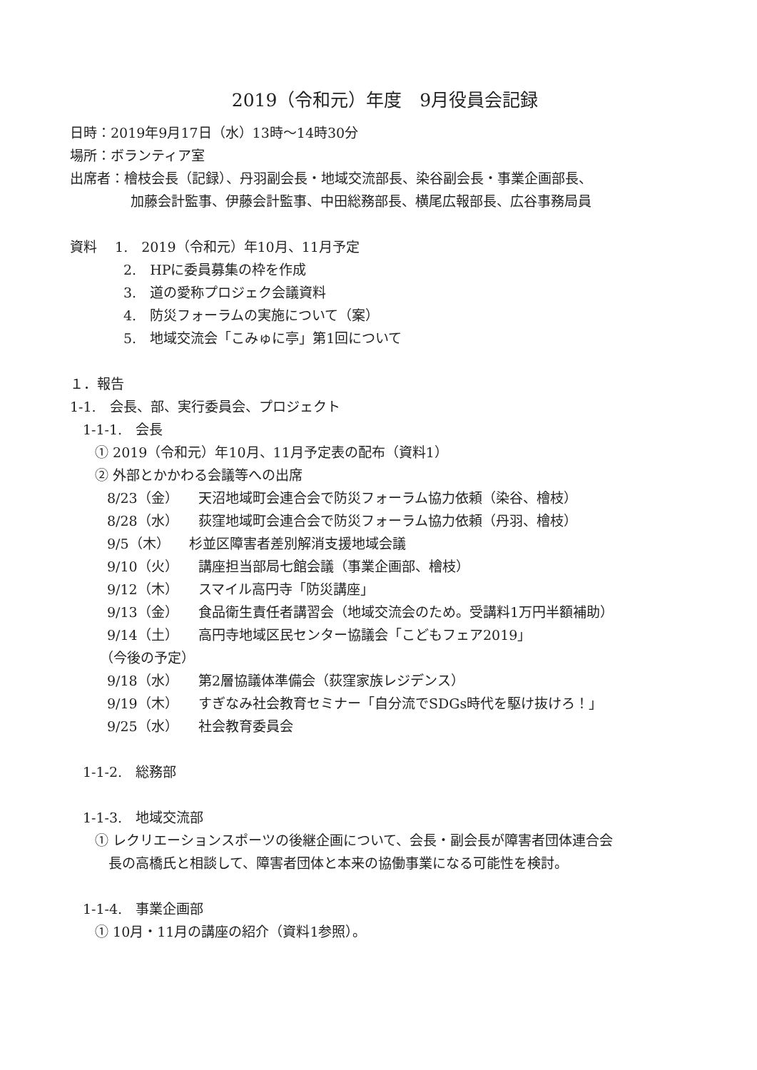2019（令和元）年度　9月役員会記録
日時：2019年9月17日（水）13時～14時30分
場所：ボランティア室
出席者：檜枝会長（記録）、丹羽副会長・地域交流部長、染谷副会長・事業企画部長、
加藤会計監事、伊藤会計監事、中田総務部長、横尾広報部長、広谷事務局員
資料　 1.　2019（令和元）年10月、11月予定
2.　HPに委員募集の枠を作成
3.　道の愛称プロジェク会議資料
4.　防災フォーラムの実施について（案）
5.　地域交流会「こみゅに亭」第1回について
１．報告
1-1.　会長、部、実行委員会、プロジェクト
1-1-1.　会長
① 2019（令和元）年10月、11月予定表の配布（資料1）
② 外部とかかわる会議等への出席
8/23（金） 天沼地域町会連合会で防災フォーラム協力依頼（染谷、檜枝）
8/28（水） 荻窪地域町会連合会で防災フォーラム協力依頼（丹羽、檜枝）
9/5（木） 杉並区障害者差別解消支援地域会議
9/10（火） 講座担当部局七館会議（事業企画部、檜枝）
9/12（木） スマイル高円寺「防災講座」
9/13（金） 食品衛生責任者講習会（地域交流会のため。受講料1万円半額補助）
9/14（土） 高円寺地域区民センター協議会「こどもフェア2019」
（今後の予定）
9/18（水） 第2層協議体準備会（荻窪家族レジデンス）
9/19（木） すぎなみ社会教育セミナー「自分流でSDGs時代を駆け抜けろ！」
9/25（水） 社会教育委員会
1-1-2.　総務部
1-1-3.　地域交流部
① レクリエーションスポーツの後継企画について、会長・副会長が障害者団体連合会
長の高橋氏と相談して、障害者団体と本来の協働事業になる可能性を検討。
1-1-4.　事業企画部
① 10月・11月の講座の紹介（資料1参照）。